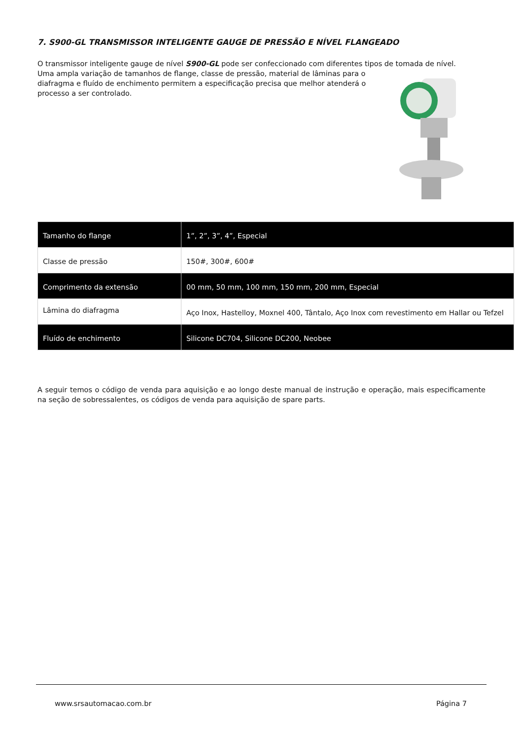7. S900-GL TRANSMISSOR INTELIGENTE GAUGE DE PRESSÃO E NÍVEL FLANGEADO
O transmissor inteligente gauge de nível S900-GL pode ser confeccionado com diferentes tipos de tomada de nível.
Uma ampla variação de tamanhos de flange, classe de pressão, material de lâminas para o diafragma e fluído de enchimento permitem a especificação precisa que melhor atenderá o processo a ser controlado.
| Tamanho do flange | 1”, 2”, 3”, 4”, Especial |
| Classe de pressão | 150#, 300#, 600# |
| Comprimento da extensão | 00 mm, 50 mm, 100 mm, 150 mm, 200 mm, Especial |
| Lâmina do diafragma | Aço Inox, Hastelloy, Moxnel 400, Tântalo, Aço Inox com revestimento em Hallar ou Tefzel |
| Fluído de enchimento | Silicone DC704, Silicone DC200, Neobee |
A seguir temos o código de venda para aquisição e ao longo deste manual de instrução e operação, mais especificamente na seção de sobressalentes, os códigos de venda para aquisição de spare parts.
www.srsautomacao.com.br Página 7